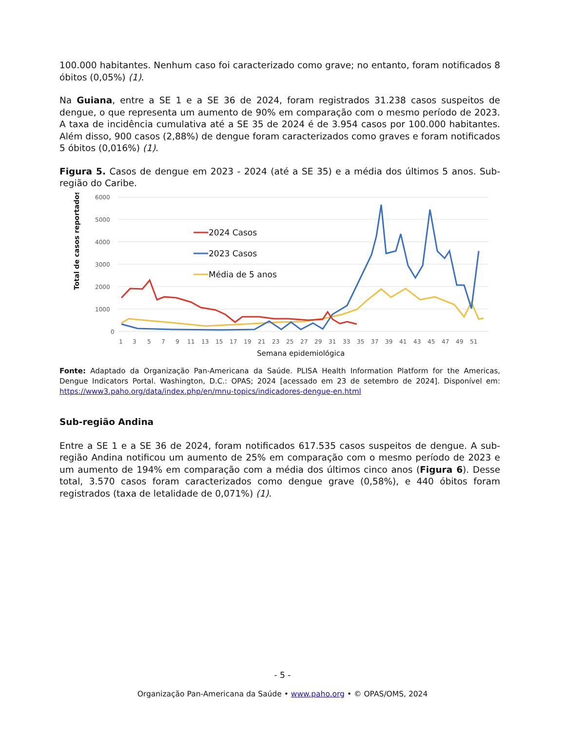100.000 habitantes. Nenhum caso foi caracterizado como grave; no entanto, foram notificados 8 óbitos (0,05%) (1).
Na Guiana, entre a SE 1 e a SE 36 de 2024, foram registrados 31.238 casos suspeitos de dengue, o que representa um aumento de 90% em comparação com o mesmo período de 2023. A taxa de incidência cumulativa até a SE 35 de 2024 é de 3.954 casos por 100.000 habitantes. Além disso, 900 casos (2,88%) de dengue foram caracterizados como graves e foram notificados 5 óbitos (0,016%) (1).
Figura 5. Casos de dengue em 2023 - 2024 (até a SE 35) e a média dos últimos 5 anos. Sub-região do Caribe.
0
1000
2000
3000
4000
5000
6000
Total de casos reportados
1
3
5
7
9
11
13
15
17
19
21
23
25
27
29
31
33
35
37
39
41
43
45
47
49
51
Semana epidemiológica
2024 Casos
2023 Casos
Média de 5 anos
Fonte: Adaptado da Organização Pan-Americana da Saúde. PLISA Health Information Platform for the Americas, Dengue Indicators Portal. Washington, D.C.: OPAS; 2024 [acessado em 23 de setembro de 2024]. Disponível em: https://www3.paho.org/data/index.php/en/mnu-topics/indicadores-dengue-en.html
Sub-região Andina
Entre a SE 1 e a SE 36 de 2024, foram notificados 617.535 casos suspeitos de dengue. A sub-região Andina notificou um aumento de 25% em comparação com o mesmo período de 2023 e um aumento de 194% em comparação com a média dos últimos cinco anos (Figura 6). Desse total, 3.570 casos foram caracterizados como dengue grave (0,58%), e 440 óbitos foram registrados (taxa de letalidade de 0,071%) (1).
- 5 -
Organização Pan-Americana da Saúde • www.paho.org • © OPAS/OMS, 2024